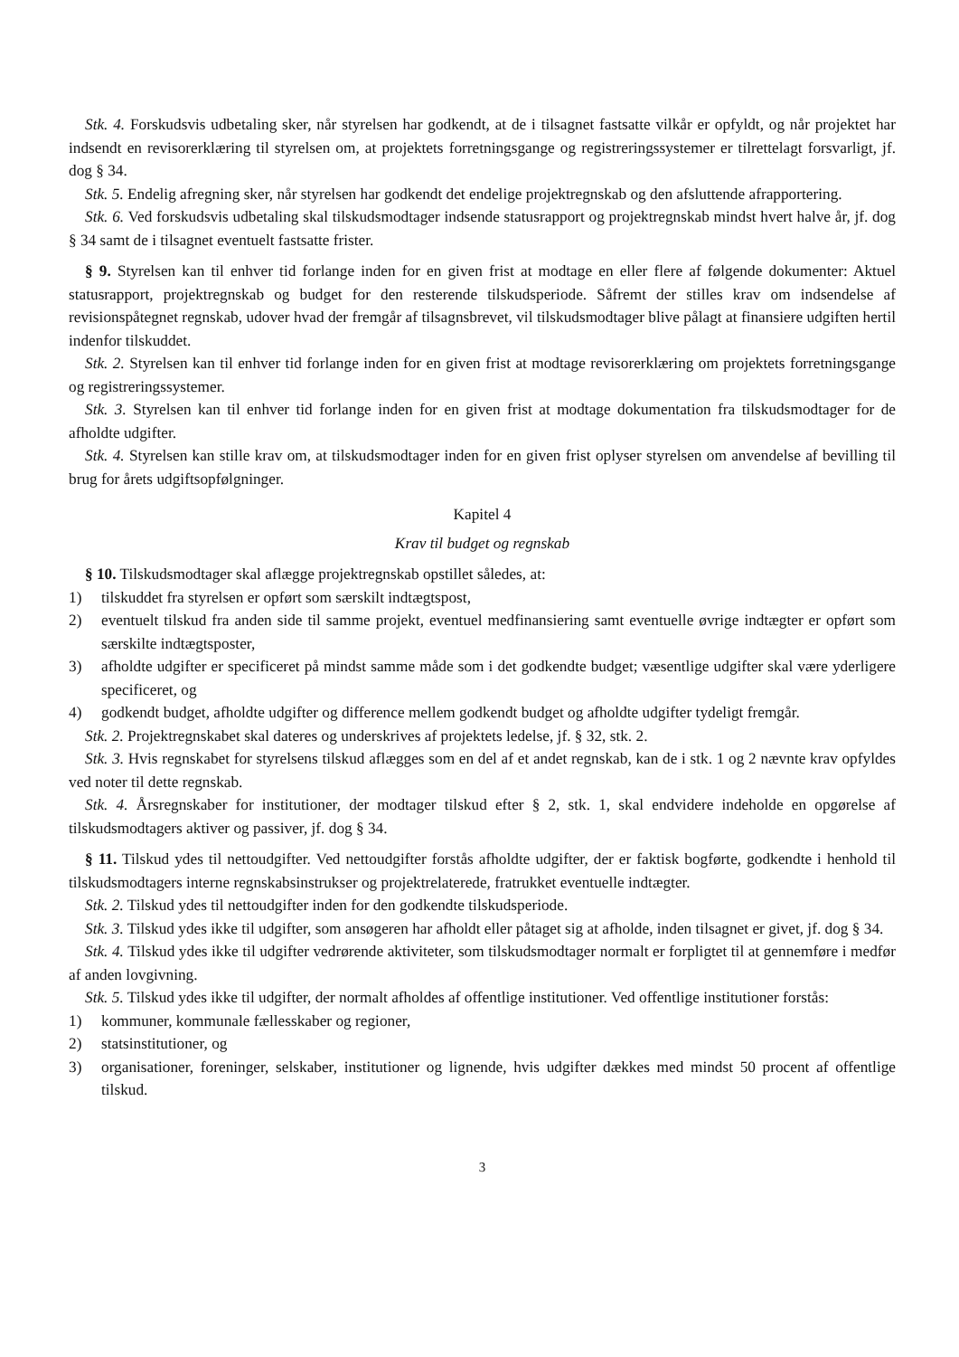Stk. 4. Forskudsvis udbetaling sker, når styrelsen har godkendt, at de i tilsagnet fastsatte vilkår er opfyldt, og når projektet har indsendt en revisorerklæring til styrelsen om, at projektets forretningsgange og registreringssystemer er tilrettelagt forsvarligt, jf. dog § 34.
Stk. 5. Endelig afregning sker, når styrelsen har godkendt det endelige projektregnskab og den afsluttende afrapportering.
Stk. 6. Ved forskudsvis udbetaling skal tilskudsmodtager indsende statusrapport og projektregnskab mindst hvert halve år, jf. dog § 34 samt de i tilsagnet eventuelt fastsatte frister.
§ 9. Styrelsen kan til enhver tid forlange inden for en given frist at modtage en eller flere af følgende dokumenter: Aktuel statusrapport, projektregnskab og budget for den resterende tilskudsperiode. Såfremt der stilles krav om indsendelse af revisionspåtegnet regnskab, udover hvad der fremgår af tilsagnsbrevet, vil tilskudsmodtager blive pålagt at finansiere udgiften hertil indenfor tilskuddet.
Stk. 2. Styrelsen kan til enhver tid forlange inden for en given frist at modtage revisorerklæring om projektets forretningsgange og registreringssystemer.
Stk. 3. Styrelsen kan til enhver tid forlange inden for en given frist at modtage dokumentation fra tilskudsmodtager for de afholdte udgifter.
Stk. 4. Styrelsen kan stille krav om, at tilskudsmodtager inden for en given frist oplyser styrelsen om anvendelse af bevilling til brug for årets udgiftsopfølgninger.
Kapitel 4
Krav til budget og regnskab
§ 10. Tilskudsmodtager skal aflægge projektregnskab opstillet således, at:
1) tilskuddet fra styrelsen er opført som særskilt indtægtspost,
2) eventuelt tilskud fra anden side til samme projekt, eventuel medfinansiering samt eventuelle øvrige indtægter er opført som særskilte indtægtsposter,
3) afholdte udgifter er specificeret på mindst samme måde som i det godkendte budget; væsentlige udgifter skal være yderligere specificeret, og
4) godkendt budget, afholdte udgifter og difference mellem godkendt budget og afholdte udgifter tydeligt fremgår.
Stk. 2. Projektregnskabet skal dateres og underskrives af projektets ledelse, jf. § 32, stk. 2.
Stk. 3. Hvis regnskabet for styrelsens tilskud aflægges som en del af et andet regnskab, kan de i stk. 1 og 2 nævnte krav opfyldes ved noter til dette regnskab.
Stk. 4. Årsregnskaber for institutioner, der modtager tilskud efter § 2, stk. 1, skal endvidere indeholde en opgørelse af tilskudsmodtagers aktiver og passiver, jf. dog § 34.
§ 11. Tilskud ydes til nettoudgifter. Ved nettoudgifter forstås afholdte udgifter, der er faktisk bogførte, godkendte i henhold til tilskudsmodtagers interne regnskabsinstrukser og projektrelaterede, fratrukket eventuelle indtægter.
Stk. 2. Tilskud ydes til nettoudgifter inden for den godkendte tilskudsperiode.
Stk. 3. Tilskud ydes ikke til udgifter, som ansøgeren har afholdt eller påtaget sig at afholde, inden tilsagnet er givet, jf. dog § 34.
Stk. 4. Tilskud ydes ikke til udgifter vedrørende aktiviteter, som tilskudsmodtager normalt er forpligtet til at gennemføre i medfør af anden lovgivning.
Stk. 5. Tilskud ydes ikke til udgifter, der normalt afholdes af offentlige institutioner. Ved offentlige institutioner forstås:
1) kommuner, kommunale fællesskaber og regioner,
2) statsinstitutioner, og
3) organisationer, foreninger, selskaber, institutioner og lignende, hvis udgifter dækkes med mindst 50 procent af offentlige tilskud.
3